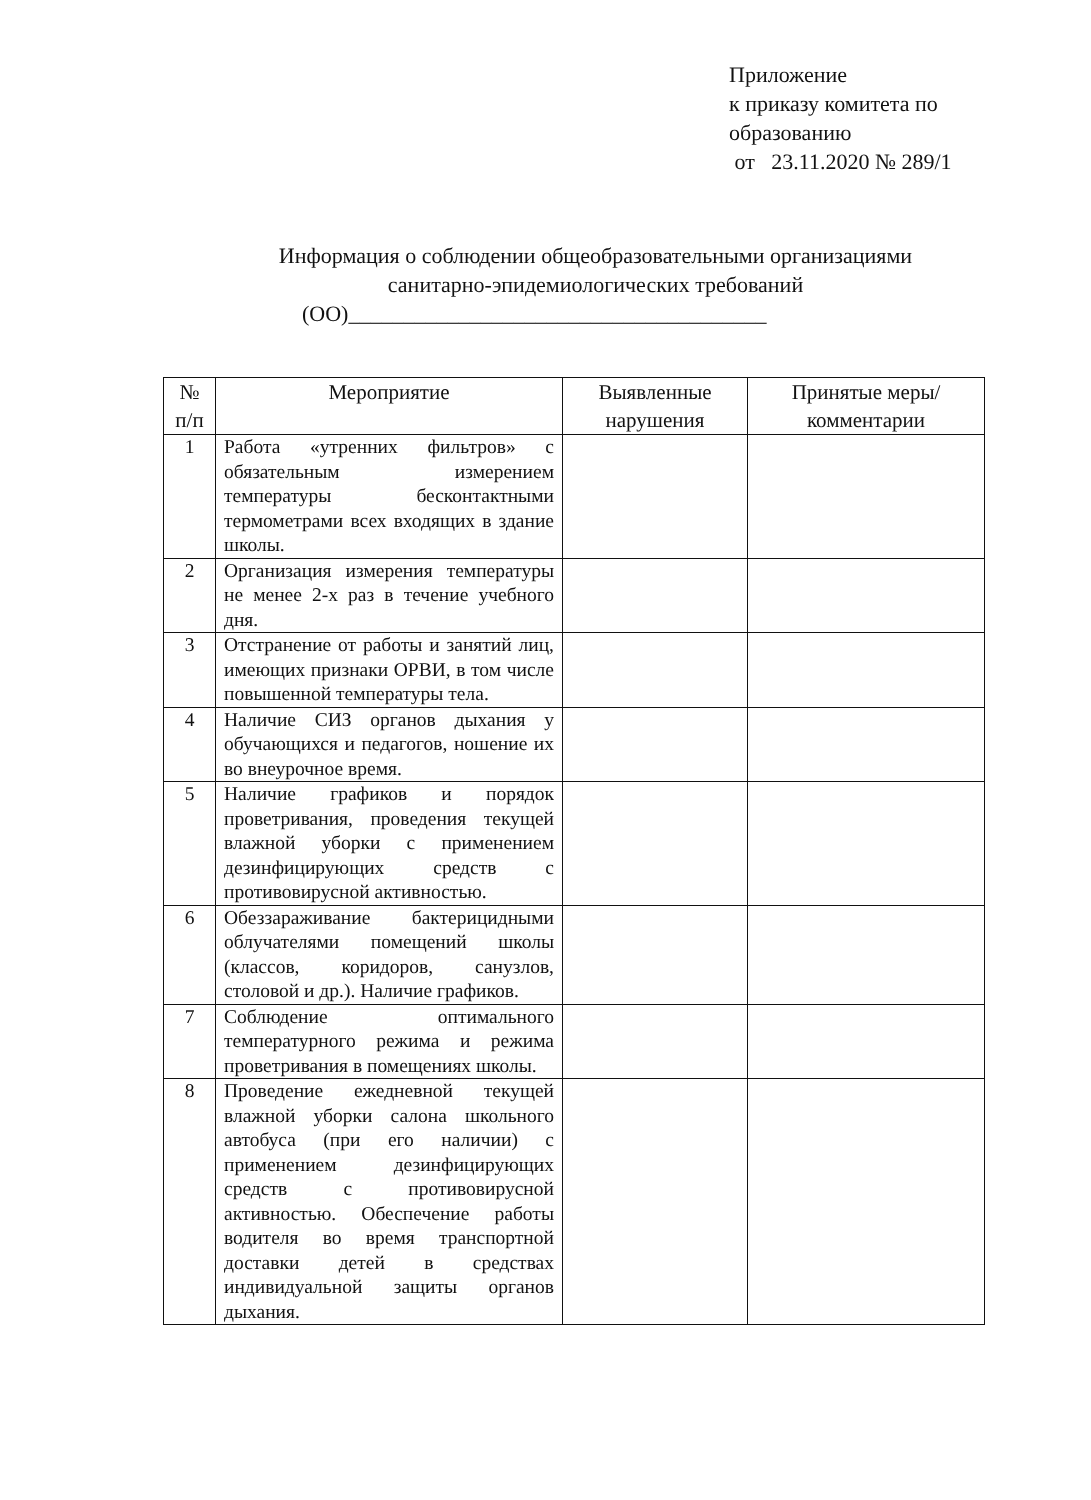Приложение
к приказу комитета по образованию
от 23.11.2020 № 289/1
Информация о соблюдении общеобразовательными организациями
санитарно-эпидемиологических требований
(ОО)______________________________________
| № п/п | Мероприятие | Выявленные нарушения | Принятые меры/комментарии |
| --- | --- | --- | --- |
| 1 | Работа «утренних фильтров» с обязательным измерением температуры бесконтактными термометрами всех входящих в здание школы. | | |
| 2 | Организация измерения температуры не менее 2-х раз в течение учебного дня. | | |
| 3 | Отстранение от работы и занятий лиц, имеющих признаки ОРВИ, в том числе повышенной температуры тела. | | |
| 4 | Наличие СИЗ органов дыхания у обучающихся и педагогов, ношение их во внеурочное время. | | |
| 5 | Наличие графиков и порядок проветривания, проведения текущей влажной уборки с применением дезинфицирующих средств с противовирусной активностью. | | |
| 6 | Обеззараживание бактерицидными облучателями помещений школы (классов, коридоров, санузлов, столовой и др.). Наличие графиков. | | |
| 7 | Соблюдение оптимального температурного режима и режима проветривания в помещениях школы. | | |
| 8 | Проведение ежедневной текущей влажной уборки салона школьного автобуса (при его наличии) с применением дезинфицирующих средств с противовирусной активностью. Обеспечение работы водителя во время транспортной доставки детей в средствах индивидуальной защиты органов дыхания. | | |